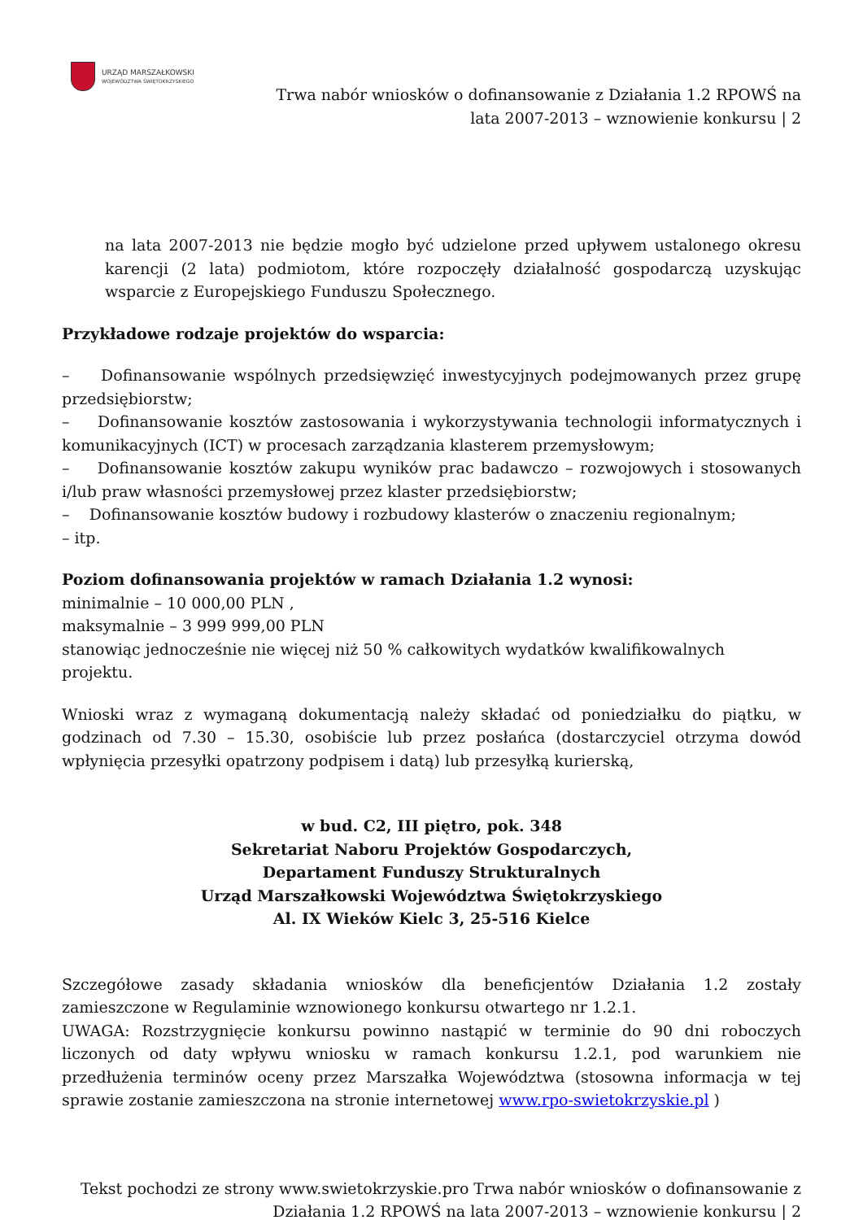URZĄD MARSZAŁKOWSKI
WOJEWÓDZTWA ŚWIĘTOKRZYSKIEGO
Trwa nabór wniosków o dofinansowanie z Działania 1.2 RPOWŚ na
lata 2007-2013 – wznowienie konkursu | 2
na lata 2007-2013 nie będzie mogło być udzielone przed upływem ustalonego okresu karencji (2 lata) podmiotom, które rozpoczęły działalność gospodarczą uzyskując wsparcie z Europejskiego Funduszu Społecznego.
Przykładowe rodzaje projektów do wsparcia:
– Dofinansowanie wspólnych przedsięwzięć inwestycyjnych podejmowanych przez grupę przedsiębiorstw;
– Dofinansowanie kosztów zastosowania i wykorzystywania technologii informatycznych i komunikacyjnych (ICT) w procesach zarządzania klasterem przemysłowym;
– Dofinansowanie kosztów zakupu wyników prac badawczo – rozwojowych i stosowanych i/lub praw własności przemysłowej przez klaster przedsiębiorstw;
– Dofinansowanie kosztów budowy i rozbudowy klasterów o znaczeniu regionalnym;
– itp.
Poziom dofinansowania projektów w ramach Działania 1.2 wynosi:
minimalnie – 10 000,00 PLN ,
maksymalnie – 3 999 999,00 PLN
stanowiąc jednocześnie nie więcej niż 50 % całkowitych wydatków kwalifikowalnych
projektu.
Wnioski wraz z wymaganą dokumentacją należy składać od poniedziałku do piątku, w godzinach od 7.30 – 15.30, osobiście lub przez posłańca (dostarczyciel otrzyma dowód wpłynięcia przesyłki opatrzony podpisem i datą) lub przesyłką kurierską,
w bud. C2, III piętro, pok. 348
Sekretariat Naboru Projektów Gospodarczych,
Departament Funduszy Strukturalnych
Urząd Marszałkowski Województwa Świętokrzyskiego
Al. IX Wieków Kielc 3, 25-516 Kielce
Szczegółowe zasady składania wniosków dla beneficjentów Działania 1.2 zostały zamieszczone w Regulaminie wznowionego konkursu otwartego nr 1.2.1.
UWAGA: Rozstrzygnięcie konkursu powinno nastąpić w terminie do 90 dni roboczych liczonych od daty wpływu wniosku w ramach konkursu 1.2.1, pod warunkiem nie przedłużenia terminów oceny przez Marszałka Województwa (stosowna informacja w tej sprawie zostanie zamieszczona na stronie internetowej www.rpo-swietokrzyskie.pl )
Tekst pochodzi ze strony www.swietokrzyskie.pro Trwa nabór wniosków o dofinansowanie z
Działania 1.2 RPOWŚ na lata 2007-2013 – wznowienie konkursu | 2